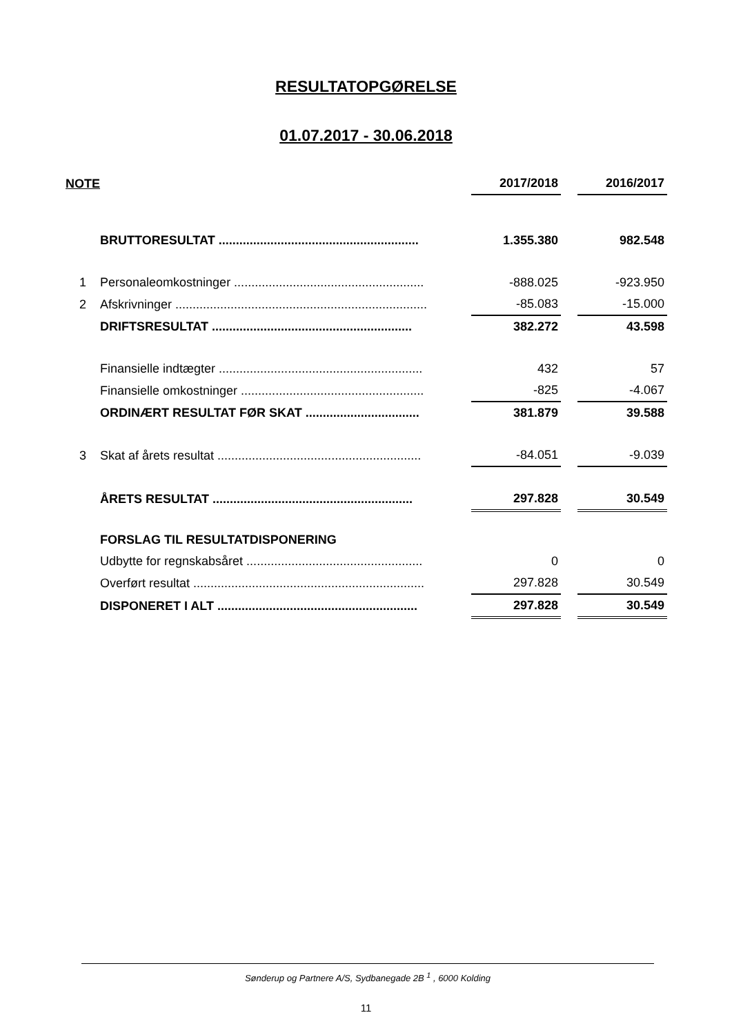RESULTATOPGØRELSE
01.07.2017 - 30.06.2018
| NOTE | | 2017/2018 | | 2016/2017 |
| --- | --- | --- | --- | --- |
| | BRUTTORESULTAT .......................................................... | 1.355.380 | | 982.548 |
| 1 | Personaleomkostninger ....................................................... | -888.025 | | -923.950 |
| 2 | Afskrivninger ......................................................................... | -85.083 | | -15.000 |
| | DRIFTSRESULTAT .......................................................... | 382.272 | | 43.598 |
| | Finansielle indtægter ........................................................... | 432 | | 57 |
| | Finansielle omkostninger ..................................................... | -825 | | -4.067 |
| | ORDINÆRT RESULTAT FØR SKAT ................................. | 381.879 | | 39.588 |
| 3 | Skat af årets resultat ........................................................... | -84.051 | | -9.039 |
| | ÅRETS RESULTAT .......................................................... | 297.828 | | 30.549 |
| | FORSLAG TIL RESULTATDISPONERING | | | |
| | Udbytte for regnskabsåret ................................................... | 0 | | 0 |
| | Overført resultat ................................................................... | 297.828 | | 30.549 |
| | DISPONERET I ALT .......................................................... | 297.828 | | 30.549 |
Sønderup og Partnere A/S, Sydbanegade 2B <sup>1</sup> , 6000 Kolding
11